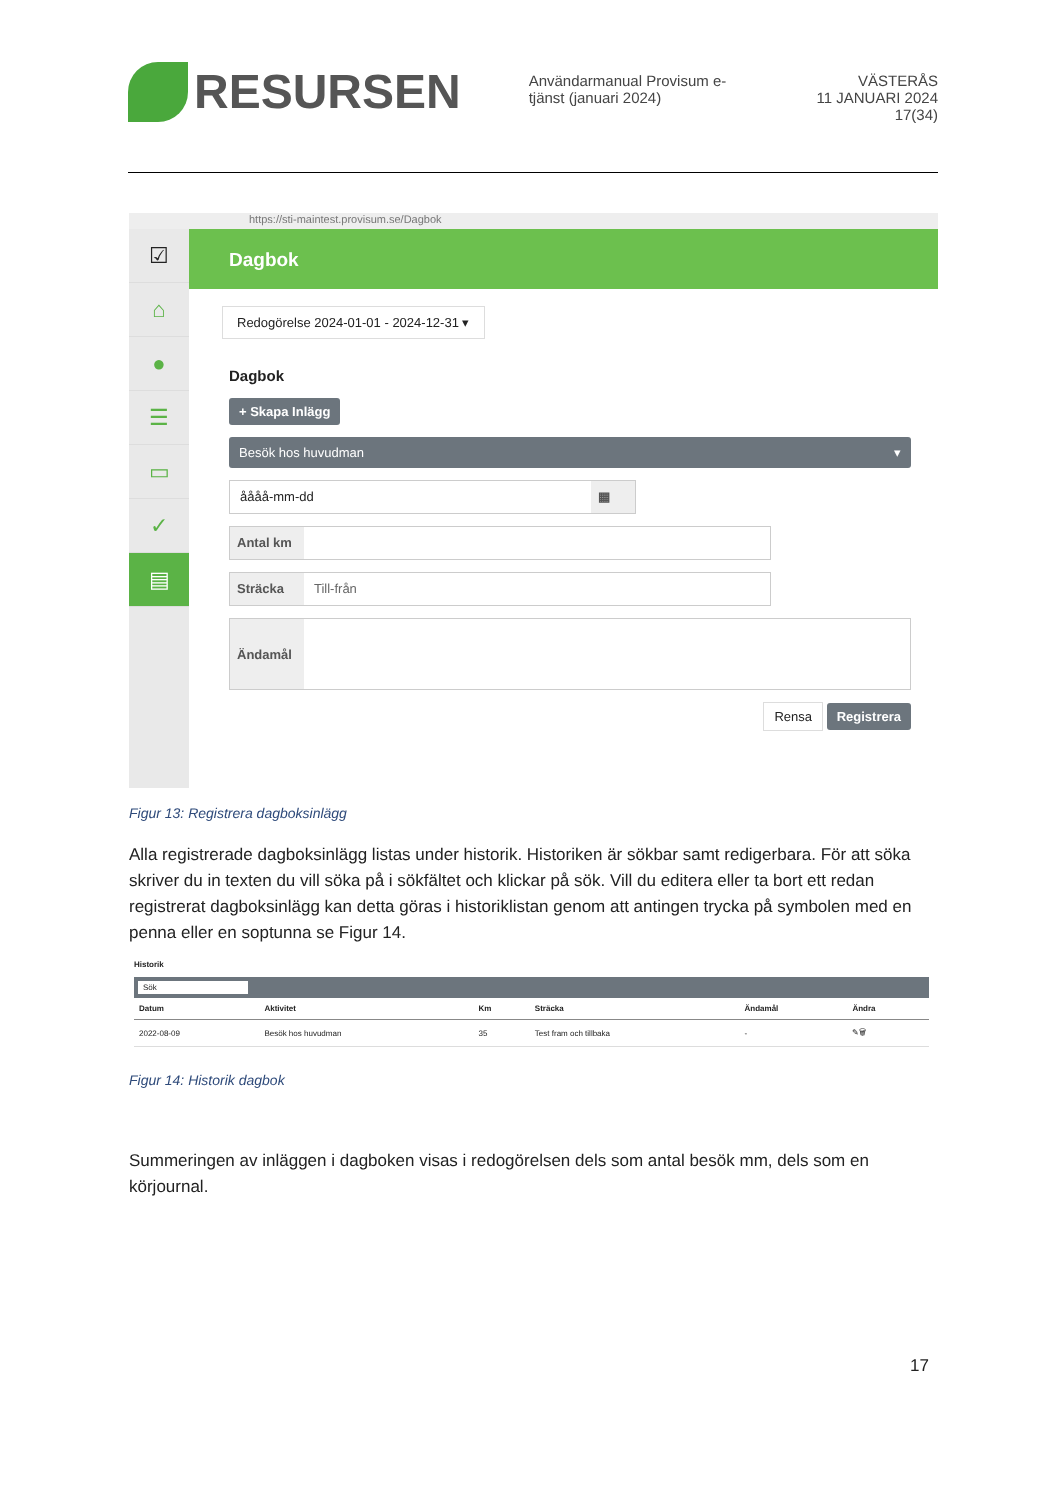RESURSEN
Användarmanual Provisum e-tjänst (januari 2024)
VÄSTERÅS
11 JANUARI 2024
17(34)
https://sti-maintest.provisum.se/Dagbok
☑
⌂
●
☰
▭
✓
▤
Dagbok
Redogörelse 2024-01-01 - 2024-12-31 ▾
Dagbok
+ Skapa Inlägg
Besök hos huvudman ▾
åååå-mm-dd ▦
Antal km
Sträcka Till-från
Ändamål
Rensa Registrera
Figur 13: Registrera dagboksinlägg
Alla registrerade dagboksinlägg listas under historik. Historiken är sökbar samt redigerbara. För att söka skriver du in texten du vill söka på i sökfältet och klickar på sök. Vill du editera eller ta bort ett redan registrerat dagboksinlägg kan detta göras i historiklistan genom att antingen trycka på symbolen med en penna eller en soptunna se Figur 14.
Historik
Sök
| Datum | Aktivitet | Km | Sträcka | Ändamål | Ändra |
| --- | --- | --- | --- | --- | --- |
| 2022-08-09 | Besök hos huvudman | 35 | Test fram och tillbaka | - | ✎🗑 |
Figur 14: Historik dagbok
Summeringen av inläggen i dagboken visas i redogörelsen dels som antal besök mm, dels som en körjournal.
17